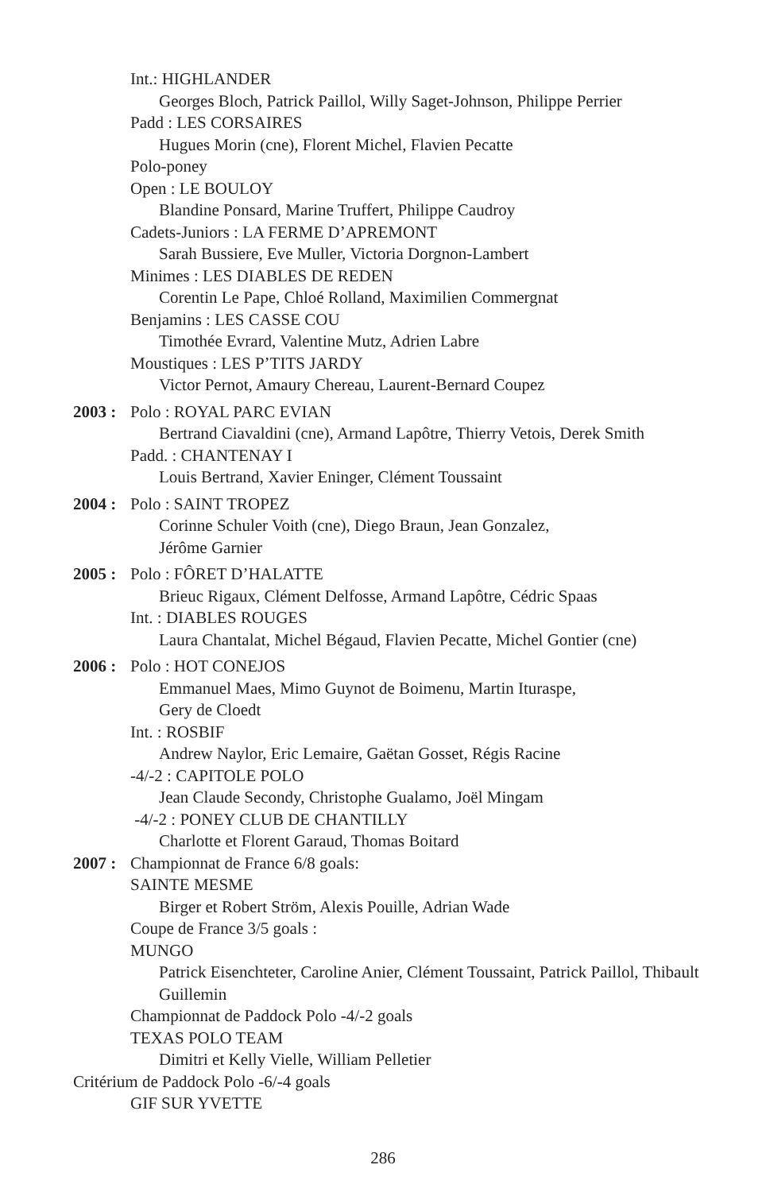Int.: HIGHLANDER
Georges Bloch, Patrick Paillol, Willy Saget-Johnson, Philippe Perrier
Padd : LES CORSAIRES
Hugues Morin (cne), Florent Michel, Flavien Pecatte
Polo-poney
Open : LE BOULOY
Blandine Ponsard, Marine Truffert, Philippe Caudroy
Cadets-Juniors : LA FERME D’APREMONT
Sarah Bussiere, Eve Muller, Victoria Dorgnon-Lambert
Minimes : LES DIABLES DE REDEN
Corentin Le Pape, Chloé Rolland, Maximilien Commergnat
Benjamins : LES CASSE COU
Timothée Evrard, Valentine Mutz, Adrien Labre
Moustiques : LES P’TITS JARDY
Victor Pernot, Amaury Chereau, Laurent-Bernard Coupez
2003 : Polo : ROYAL PARC EVIAN
Bertrand Ciavaldini (cne), Armand Lapôtre, Thierry Vetois, Derek Smith
Padd. : CHANTENAY I
Louis Bertrand, Xavier Eninger, Clément Toussaint
2004 : Polo : SAINT TROPEZ
Corinne Schuler Voith (cne), Diego Braun, Jean Gonzalez,
Jérôme Garnier
2005 : Polo : FÔRET D’HALATTE
Brieuc Rigaux, Clément Delfosse, Armand Lapôtre, Cédric Spaas
Int. : DIABLES ROUGES
Laura Chantalat, Michel Bégaud, Flavien Pecatte, Michel Gontier (cne)
2006 : Polo : HOT CONEJOS
Emmanuel Maes, Mimo Guynot de Boimenu, Martin Ituraspe,
Gery de Cloedt
Int. : ROSBIF
Andrew Naylor, Eric Lemaire, Gaëtan Gosset, Régis Racine
-4/-2 : CAPITOLE POLO
Jean Claude Secondy, Christophe Gualamo, Joël Mingam
-4/-2 : PONEY CLUB DE CHANTILLY
Charlotte et Florent Garaud, Thomas Boitard
2007 : Championnat de France 6/8 goals:
SAINTE MESME
Birger et Robert Ström, Alexis Pouille, Adrian Wade
Coupe de France 3/5 goals :
MUNGO
Patrick Eisenchteter, Caroline Anier, Clément Toussaint, Patrick Paillol, Thibault Guillemin
Championnat de Paddock Polo -4/-2 goals
TEXAS POLO TEAM
Dimitri et Kelly Vielle, William Pelletier
Critérium de Paddock Polo -6/-4 goals
GIF SUR YVETTE
286